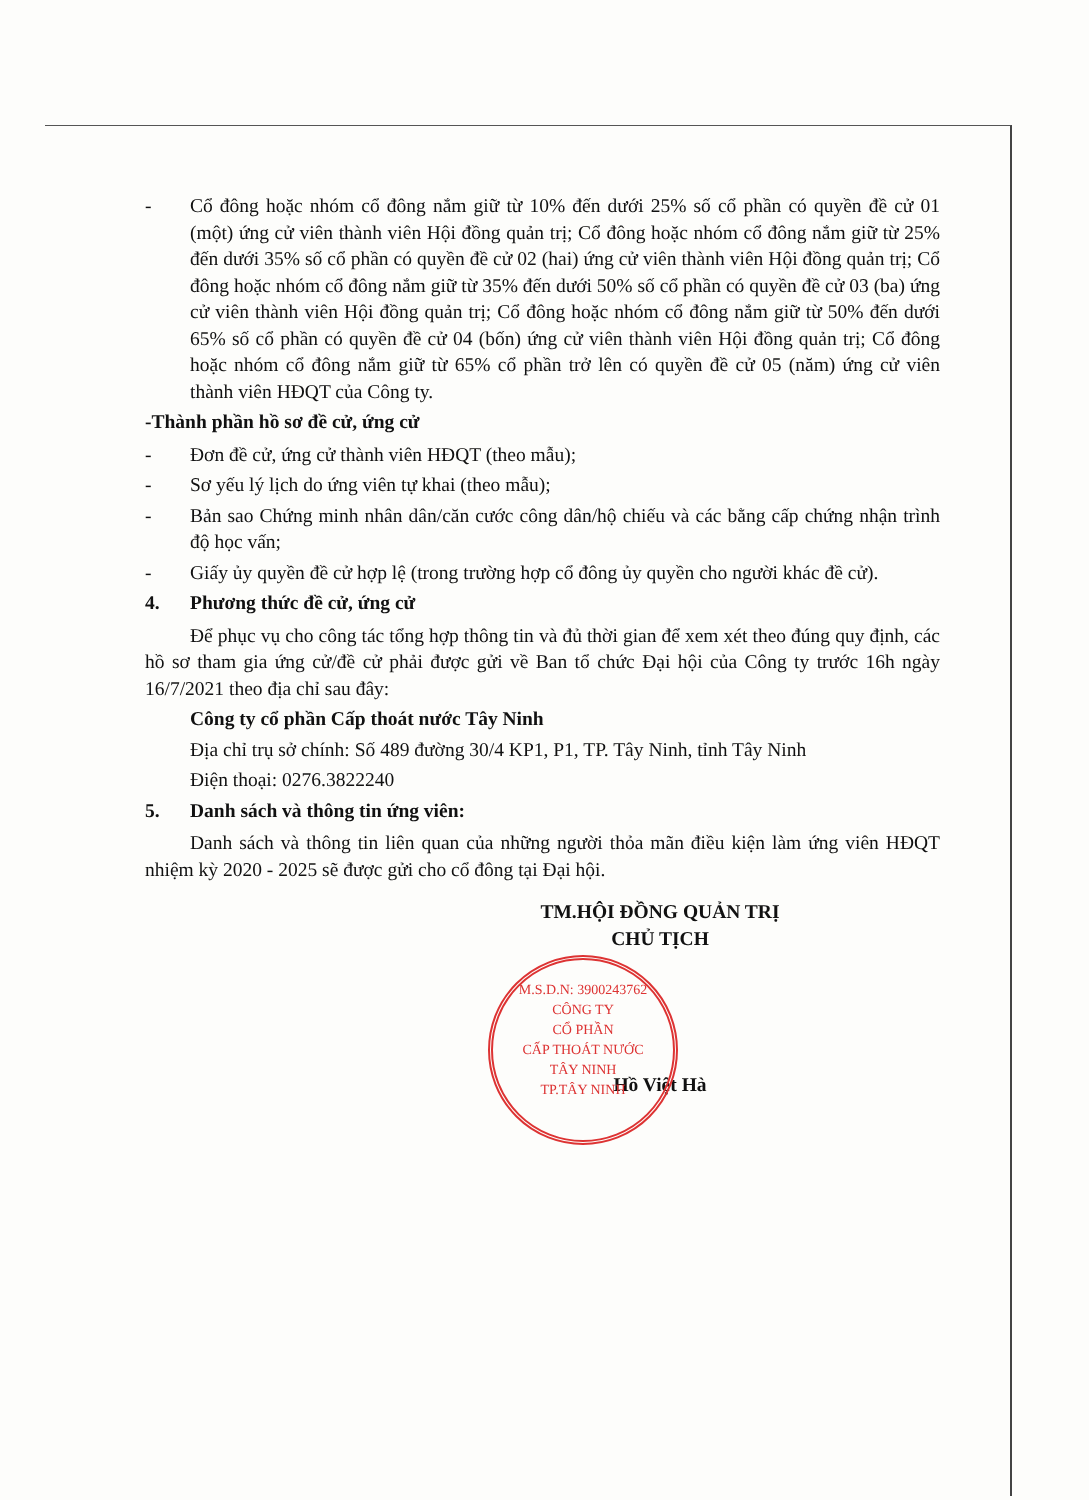- Cổ đông hoặc nhóm cổ đông nắm giữ từ 10% đến dưới 25% số cổ phần có quyền đề cử 01 (một) ứng cử viên thành viên Hội đồng quản trị; Cổ đông hoặc nhóm cổ đông nắm giữ từ 25% đến dưới 35% số cổ phần có quyền đề cử 02 (hai) ứng cử viên thành viên Hội đồng quản trị; Cổ đông hoặc nhóm cổ đông nắm giữ từ 35% đến dưới 50% số cổ phần có quyền đề cử 03 (ba) ứng cử viên thành viên Hội đồng quản trị; Cổ đông hoặc nhóm cổ đông nắm giữ từ 50% đến dưới 65% số cổ phần có quyền đề cử 04 (bốn) ứng cử viên thành viên Hội đồng quản trị; Cổ đông hoặc nhóm cổ đông nắm giữ từ 65% cổ phần trở lên có quyền đề cử 05 (năm) ứng cử viên thành viên HĐQT của Công ty.
-Thành phần hồ sơ đề cử, ứng cử
- Đơn đề cử, ứng cử thành viên HĐQT (theo mẫu);
- Sơ yếu lý lịch do ứng viên tự khai (theo mẫu);
- Bản sao Chứng minh nhân dân/căn cước công dân/hộ chiếu và các bằng cấp chứng nhận trình độ học vấn;
- Giấy ủy quyền đề cử hợp lệ (trong trường hợp cổ đông ủy quyền cho người khác đề cử).
4. Phương thức đề cử, ứng cử
Để phục vụ cho công tác tổng hợp thông tin và đủ thời gian để xem xét theo đúng quy định, các hồ sơ tham gia ứng cử/đề cử phải được gửi về Ban tổ chức Đại hội của Công ty trước 16h ngày 16/7/2021 theo địa chỉ sau đây:
Công ty cổ phần Cấp thoát nước Tây Ninh
Địa chỉ trụ sở chính: Số 489 đường 30/4 KP1, P1, TP. Tây Ninh, tỉnh Tây Ninh
Điện thoại: 0276.3822240
5. Danh sách và thông tin ứng viên:
Danh sách và thông tin liên quan của những người thỏa mãn điều kiện làm ứng viên HĐQT nhiệm kỳ 2020 - 2025 sẽ được gửi cho cổ đông tại Đại hội.
TM.HỘI ĐỒNG QUẢN TRỊ
CHỦ TỊCH
Hồ Việt Hà
M.S.D.N: 3900243762
CÔNG TY
CỔ PHẦN
CẤP THOÁT NƯỚC
TÂY NINH
TP.TÂY NINH